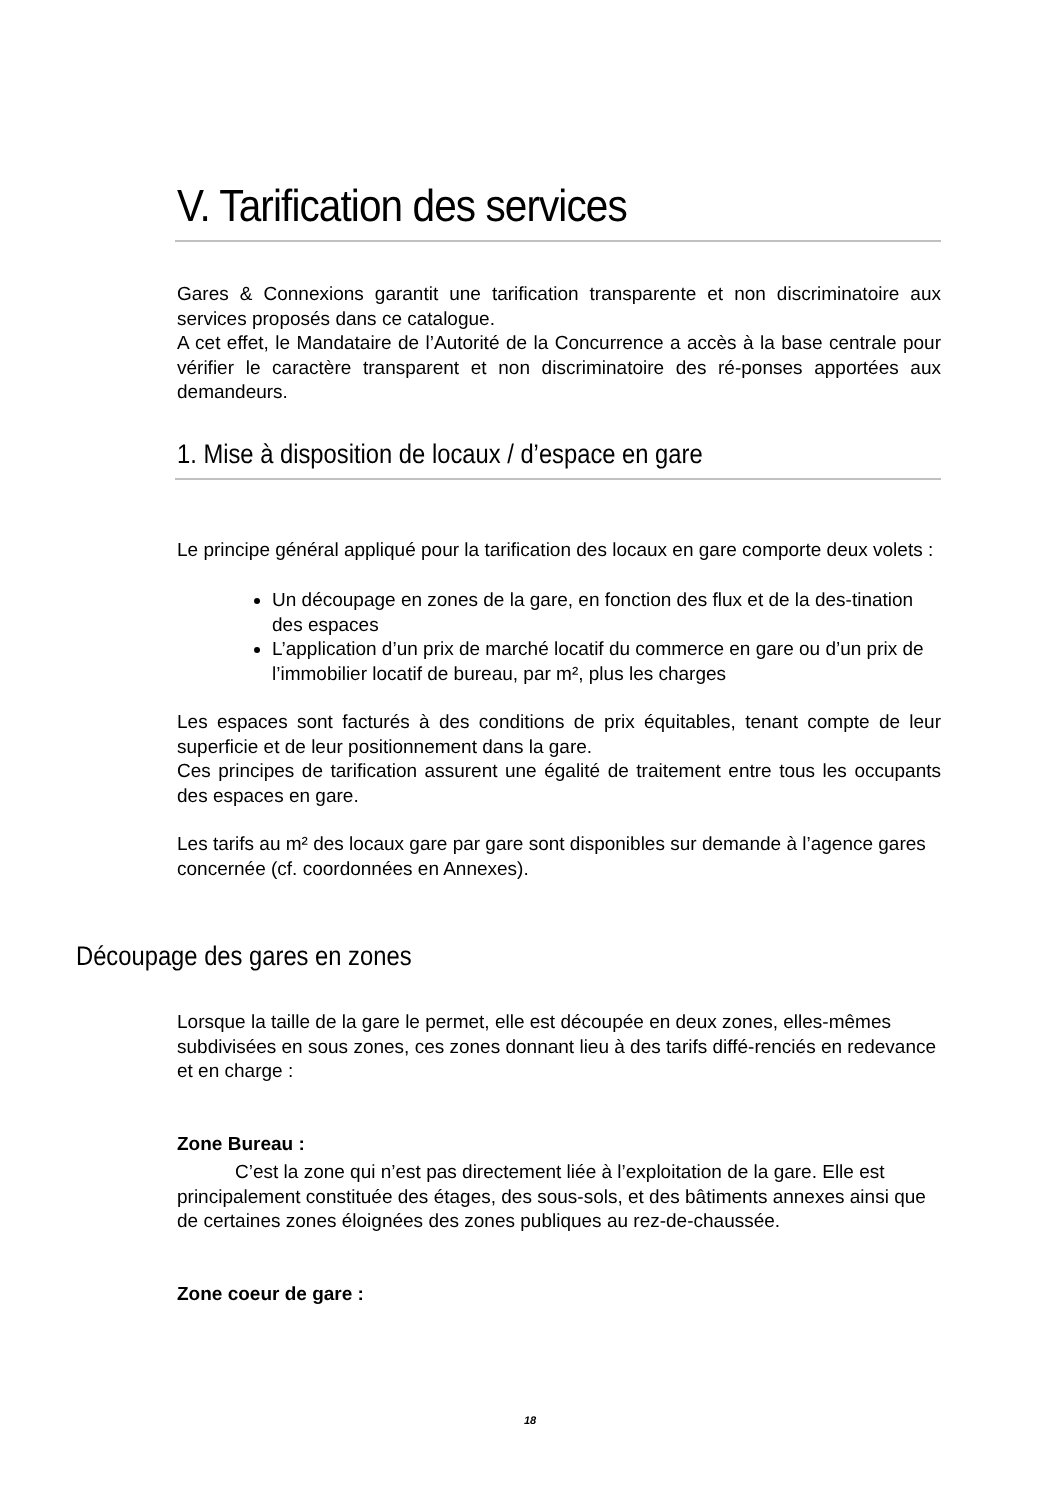V. Tarification des services
Gares & Connexions garantit une tarification transparente et non discriminatoire aux services proposés dans ce catalogue.
A cet effet, le Mandataire de l’Autorité de la Concurrence a accès à la base centrale pour vérifier le caractère transparent et non discriminatoire des ré-ponses apportées aux demandeurs.
1. Mise à disposition de locaux / d’espace en gare
Le principe général appliqué pour la tarification des locaux en gare comporte deux volets :
Un découpage en zones de la gare, en fonction des flux et de la des-tination des espaces
L’application d’un prix de marché locatif du commerce en gare ou d’un prix de l’immobilier locatif de bureau, par m², plus les charges
Les espaces sont facturés à des conditions de prix équitables, tenant compte de leur superficie et de leur positionnement dans la gare.
Ces principes de tarification assurent une égalité de traitement entre tous les occupants des espaces en gare.
Les tarifs au m² des locaux gare par gare sont disponibles sur demande à l’agence gares concernée (cf. coordonnées en Annexes).
Découpage des gares en zones
Lorsque la taille de la gare le permet, elle est découpée en deux zones, elles-mêmes subdivisées en sous zones, ces zones donnant lieu à des tarifs diffé-renciés en redevance et en charge :
Zone Bureau :
C’est la zone qui n’est pas directement liée à l’exploitation de la gare. Elle est principalement constituée des étages, des sous-sols, et des bâtiments annexes ainsi que de certaines zones éloignées des zones publiques au rez-de-chaussée.
Zone coeur de gare :
18